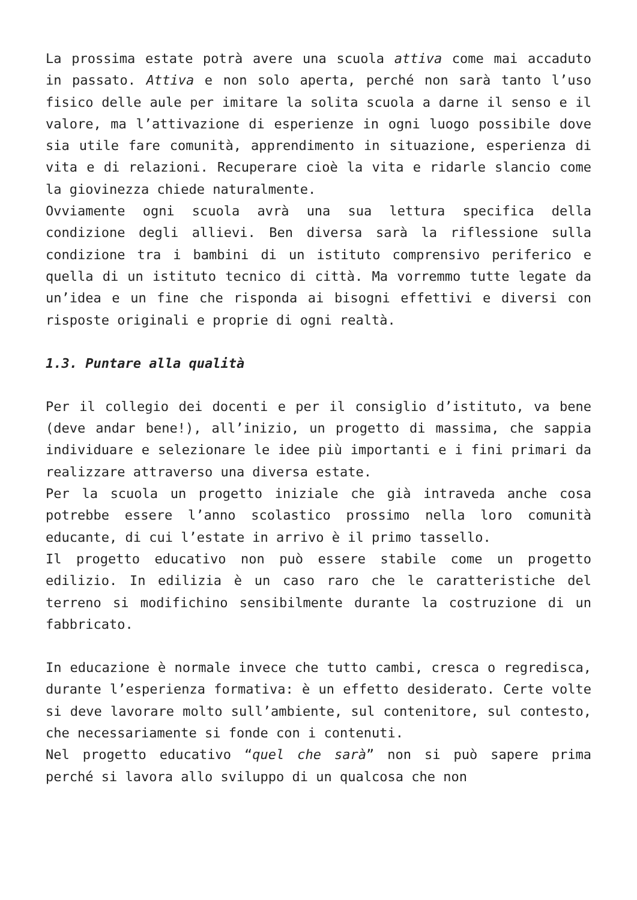La prossima estate potrà avere una scuola attiva come mai accaduto in passato. Attiva e non solo aperta, perché non sarà tanto l’uso fisico delle aule per imitare la solita scuola a darne il senso e il valore, ma l’attivazione di esperienze in ogni luogo possibile dove sia utile fare comunità, apprendimento in situazione, esperienza di vita e di relazioni. Recuperare cioè la vita e ridarle slancio come la giovinezza chiede naturalmente.
Ovviamente ogni scuola avrà una sua lettura specifica della condizione degli allievi. Ben diversa sarà la riflessione sulla condizione tra i bambini di un istituto comprensivo periferico e quella di un istituto tecnico di città. Ma vorremmo tutte legate da un’idea e un fine che risponda ai bisogni effettivi e diversi con risposte originali e proprie di ogni realtà.
1.3. Puntare alla qualità
Per il collegio dei docenti e per il consiglio d’istituto, va bene (deve andar bene!), all’inizio, un progetto di massima, che sappia individuare e selezionare le idee più importanti e i fini primari da realizzare attraverso una diversa estate.
Per la scuola un progetto iniziale che già intraveda anche cosa potrebbe essere l’anno scolastico prossimo nella loro comunità educante, di cui l’estate in arrivo è il primo tassello.
Il progetto educativo non può essere stabile come un progetto edilizio. In edilizia è un caso raro che le caratteristiche del terreno si modifichino sensibilmente durante la costruzione di un fabbricato.
In educazione è normale invece che tutto cambi, cresca o regredisca, durante l’esperienza formativa: è un effetto desiderato. Certe volte si deve lavorare molto sull’ambiente, sul contenitore, sul contesto, che necessariamente si fonde con i contenuti.
Nel progetto educativo “quel che sarà” non si può sapere prima perché si lavora allo sviluppo di un qualcosa che non